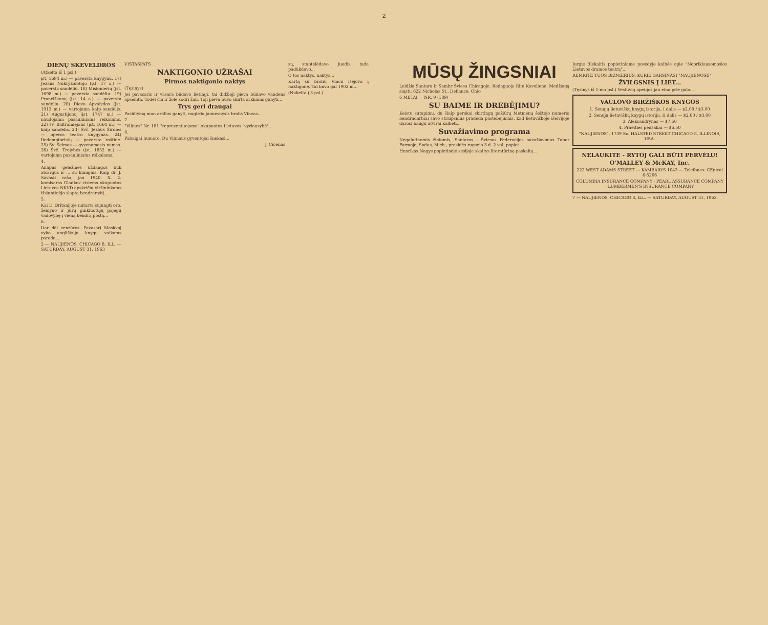2
DIENŲ SKEVELDROS
(Atkelta iš 1 psl.)
įst. 1694 m.) — paversta knygynu. 17) Jėzaus Nukryžiuotojo (įst. 17 a.) — paversta sandėliu. 18) Misionierių (įst. 1698 m.) — paversta sandėliu. 19) Pranciškonų (įst. 14 a.) — paversta sandėliu. 20) Dievo Apvaizdos (įst. 1913 m.) — vartojama kaip sandėlis. 21) Augustijonų (įst. 1747 m.) — naudojama pasauliniams reikalams. 22) šv. Baltramiejaus (įst. 1664 m.) — kaip sandėlis. 23) Švč. Jėzaus Širdies — operos teatro knygynas. 24) Redemptoristų — paversta raštine. 25) Šv. Šeimos — gyvenamasis namas. 26) Švč. Trejybės (įst. 1832 m.) — vartojama pasauliniams reikalams.
4.
Anapus geležinės uždangos būk atsargus ir ... su kunigais. Kaip dr. J. Savasis rašo, jau 1940. X. 2. komisaras Gladkov visiems okupuotos Lietuvos NKVD apskričių viršininkams išsiuntinėjo slaptą bendraraštį...
5.
Kai D. Britanijoje nutarta sujungti oro, žemyno ir jūrų ginkluotųjų pajėgų vadovybę į vieną bendrą postą...
6.
Dar dėl cenzūros. Pavasarį Maskvoj vyko angliškųjų knygų vaikams paroda...
2 — NAUJIENOS, CHICAGO 8, ILL. — SATURDAY, AUGUST 31, 1963
VISTASPATS
NAKTIGONIO UŽRAŠAI
Pirmos naktigonio naktys
(Tęsinys)
Jei pavasaris ir vasara būdavo lietingi, tai didžioji pieva būdavo vandens apsemta. Todėl čia ir žolė sodri žali. Toji pieva buvo skirta arkliams ganyti...
Trys geri draugai
Pasiūlymą man arklius ganyti, nugirdo jaunesnysis brolis Vincas...
7.
"Vilnies" Nr. 181 "reprezentuojama" okupuotos Lietuvos "vyriausybė"...
8.
Pabaigai humoro. Du Vilniaus gyventojai šnekasi...
J. Cicėnas
sų, stabtelėdavo. Juodis, tada padūkdavo...
O tos naktys, naktys...
Kartą su broliu Vincu išėjova į naktigonę. Tai buvo gal 1902 m...
(Nukelta į 3 psl.)
MŪSŲ ŽINGSNIAI
Leidžia Santara ir Sambr Šviesa Chicagoje. Redaguoja Rita Kavolienė. Medžiagą siųsti: 622 Nicholas St., Defiance, Ohio
6 METAI NR. 9 (189)
SU BAIME IR DREBĖJIMU?
Keistu sutapimu, du šiaip gerokai skirtingų pažiūrų Metmenų šeštojo numerio bendradarbiai savo straipsnius pradeda pastebėjimais, kad lietuviškoje išeivijoje darosi baugu atvirai kalbėti...
Suvažiavimo programa
Negalutinomis žiniomis, Santaros - Šviesos Federacijos suvažiavimas Tabor Farmoje, Sodus, Mich., prasidės rugsėjo 3 d. 2 val. popiet...
Henrikas Nagys popietinėje sesijoje skaitys literatūrinę paskaitą...
Jurgis Blekaitis popietiniame posėdyje kalbės apie "Nepriklausomosios Lietuvos dramos teatrą"...
REMKITE TUOS BIZNIERIUS, KURIE GARSINASI "NAUJIENOSE"
ŽVILGSNIS Į LIET...
(Tęsinys iš 1-mo psl.) Vestuvių apeigos jau eina prie galo...
VACLOVO BIRŽIŠKOS KNYGOS
1. Senųjų lietuviškų knygų istorija, I dalis — $2.00 / $3.00
2. Senųjų lietuviškų knygų istorija, II dalis — $2.00 / $3.00
3. Aleksandrynas — $7.50
4. Praeities pėdsakai — $6.50
"NAUJIENOS", 1739 So. HALSTED STREET CHICAGO 8, ILLINOIS, USA.
NELAUKITE - RYTOJ GALI BŪTI PERVĖLU!
O'MALLEY & McKAY, Inc.
222 WEST ADAMS STREET — KAMBARYS 1043 — Telefonas: CEntral 6-5206
COLUMBIA INSURANCE COMPANY · PEARL ASSURANCE COMPANY · LUMBERMEN'S INSURANCE COMPANY
7 — NAUJIENOS, CHICAGO 8, ILL. — SATURDAY, AUGUST 31, 1963